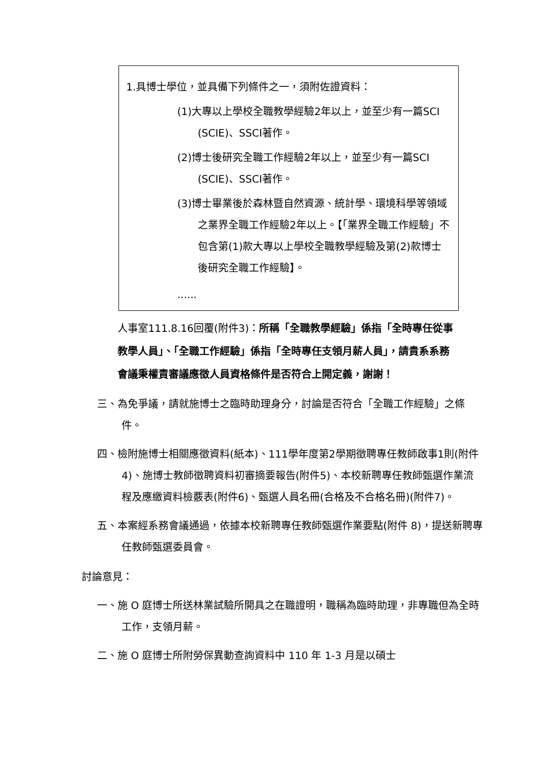1.具博士學位，並具備下列條件之一，須附佐證資料：
(1)大專以上學校全職教學經驗2年以上，並至少有一篇SCI (SCIE)、SSCI著作。
(2)博士後研究全職工作經驗2年以上，並至少有一篇SCI (SCIE)、SSCI著作。
(3)博士畢業後於森林暨自然資源、統計學、環境科學等領域之業界全職工作經驗2年以上。【「業界全職工作經驗」不包含第(1)款大專以上學校全職教學經驗及第(2)款博士後研究全職工作經驗】。
......
人事室111.8.16回覆(附件3)：所稱「全職教學經驗」係指「全時專任從事教學人員」、「全職工作經驗」係指「全時專任支領月薪人員」，請貴系系務會議秉權責審議應徵人員資格條件是否符合上開定義，謝謝！
三、為免爭議，請就施博士之臨時助理身分，討論是否符合「全職工作經驗」之條件。
四、檢附施博士相關應徵資料(紙本)、111學年度第2學期徵聘專任教師啟事1則(附件4)、施博士教師徵聘資料初審摘要報告(附件5)、本校新聘專任教師甄選作業流程及應繳資料檢覈表(附件6)、甄選人員名冊(合格及不合格名冊)(附件7)。
五、本案經系務會議通過，依據本校新聘專任教師甄選作業要點(附件 8)，提送新聘專任教師甄選委員會。
討論意見：
一、施 O 庭博士所送林業試驗所開具之在職證明，職稱為臨時助理，非專職但為全時工作，支領月薪。
二、施 O 庭博士所附勞保異動查詢資料中 110 年 1-3 月是以碩士